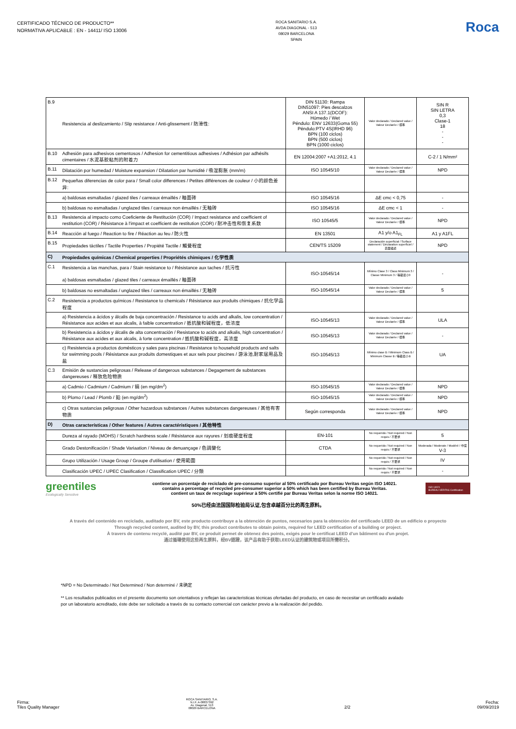CERTIFICADO TÉCNICO DE PRODUCTO**
NORMATIVA APLICABLE : EN - 14411/ ISO 13006
ROCA SANITARIO S.A.
AVDA DIAGONAL - 513
08029 BARCELONA
SPAIN
Roca
| B.9 | Resistencia al deslizamiento / Slip resistance / Anti-glissement / 防滑性: | DIN 51130: Rampa DIN51097: Pies descalzos ANSI A 137.1(DCOF): Húmedo / Wet Péndulo: ENV 12633(Goma 55) Péndulo:PTV 4S(IRHD 96) BPN (100 ciclos) BPN (500 ciclos) BPN (1000 ciclos) | Valor declarado / Declared value / Valeur Declarée / 標準 | SIN R SIN LETRA 0,3 Clase-1 18 - - - |
| B.10 | Adhesión para adhesivos cementosos / Adhesion for cementitious adhesives / Adhésion par adhésifs cimentaires / 水泥基胶粘剂的附着力 | EN 12004:2007 +A1:2012, 4.1 | | C-2 / 1 N/mm² |
| B.11 | Dilatación por humedad / Moisture expansion / Dilatation par humidité / 吸湿膨胀 (mm/m) | ISO 10545/10 | Valor declarado / Declared value / Valeur Declarée / 標準 | NPD |
| B.12 | Pequeñas diferencias de color para / Small color differences / Petites différences de couleur / 小的颜色差异: | | | |
| | a) baldosas esmaltadas / glazed tiles / carreaux émaillés / 釉面砖 | ISO 10545/16 | ΔE cmc < 0,75 | - |
| | b) baldosas no esmaltadas / unglazed tiles / carreaux non émaillés / 无釉砖 | ISO 10545/16 | ΔE cmc < 1 | - |
| B.13 | Resistencia al impacto como Coeficiente de Restitución (COR) / Impact resistance and coefficient of restitution (COR) / Résistance à l'impact et coefficient de restitution (COR) / 耐冲击性和恢复系数 | ISO 10545/5 | Valor declarado / Declared value / Valeur Declarée / 標準 | NPD |
| B.14 | Reacción al fuego / Reaction to fire / Réaction au feu / 防火性 | EN 13501 | A1 y/o A1<sub>FL</sub> | A1 y A1FL |
| B.15 | Propiedades táctiles / Tactile Properties / Propiété Tactile / 觸覺程度 | CEN/TS 15209 | Declaración superficial / Surface statement / Déclaration superficiel / 表面描述 | NPD |
| C) | Propiedades químicas / Chemical properties / Propriétés chimiques / 化学性质 | | | |
| C.1 | Resistencia a las manchas, para / Stain resistance to / Résistance aux taches / 抗污性 a) baldosas esmaltadas / glazed tiles / carreaux émaillés / 釉面砖 | ISO-10545/14 | Mínimo Clase 3 / Class Minimum 3 / Classe Minimum 3 / 等級最小3 | - |
| | b) baldosas no esmaltadas / unglazed tiles / carreaux non émaillés / 无釉砖 | ISO-10545/14 | Valor declarado / Declared value / Valeur Declarée / 標準 | 5 |
| C.2 | Resistencia a productos químicos / Resistance to chemicals / Résistance aux produits chimiques / 抗化学品程度 | | | |
| | a) Resistencia a ácidos y álcalis de baja concentración / Resistance to acids and alkalis, low concentration / Résistance aux acides et aux alcalis, à faible concentration / 抵抗酸和碱程度，低浓度 | ISO-10545/13 | Valor declarado / Declared value / Valeur Declarée / 標準 | ULA |
| | b) Resistencia a ácidos y álcalis de alta concentración / Resistance to acids and alkalis, high concentration / Résistance aux acides et aux alcalis, à forte concentration / 抵抗酸和碱程度，高浓度 | ISO-10545/13 | Valor declarado / Declared value / Valeur Declarée / 標準 | - |
| | c) Resistencia a productos domésticos y sales para piscinas / Resistance to household products and salts for swimming pools / Résistance aux produits domestiques et aux sels pour piscines / 游泳池,耐家居用品及盐 | ISO-10545/13 | Mínimo clase B / Minimum Class B / Minimum Classe B / 等級最小B | UA |
| C.3 | Emisión de sustancias peligrosas / Release of dangerous substances / Degagement de substances dangereuses / 释放危险物质 | | | |
| | a) Cadmio / Cadmium / Cadmium / 镉 (en mg/dm<sup>2</sup>) | ISO-10545/15 | Valor declarado / Declared value / Valeur Declarée / 標準 | NPD |
| | b) Plomo / Lead / Plomb / 鉛 (en mg/dm<sup>2</sup>) | ISO-10545/15 | Valor declarado / Declared value / Valeur Declarée / 標準 | NPD |
| | c) Otras sustancias peligrosas / Other hazardous substances / Autres substances dangereuses / 其他有害物质 | Según corresponda | Valor declarado / Declared value / Valeur Declarée / 標準 | NPD |
| D) | Otras características / Other features / Autres caractéristiques / 其他特性 | | | |
| | Dureza al rayado (MOHS) / Scratch hardness scale / Résistance aux rayures / 划痕硬度程度 | EN-101 | No requerido / Not required / Non requis / 不要求 | 5 |
| | Grado Destonificación / Shade Variaation / Niveau de denuançage / 色調變化 | CTDA | No requerido / Not required / Non requis / 不要求 | Moderada / Moderate / Modéré / 中度 V-3 |
| | Grupo Utilización / Usage Group / Groupe d'utilisation / 使用範圍 | | No requerido / Not required / Non requis / 不要求 | IV |
| | Clasificación UPEC / UPEC Clasification / Classification UPEC / 分類 | | No requerido / Not required / Non requis / 不要求 | - |
greentiles
Ecologically Sensitive
contiene un porcentaje de reciclado de pre-consumo superior al 50% certificado por Bureau Veritas según ISO 14021.
contains a percentage of recycled pre-consumer superior a 50% which has been certified by Bureau Veritas.
contient un taux de recyclage supérieur à 50% certifié par Bureau Veritas selon la norme ISO 14021.
ISO 14021
BUREAU VERITAS Certification
50%已经由法国国际检验局认证,包含卓越百分比的再生原料。
A través del contenido en reciclado, auditado por BV, este producto contribuye a la obtención de puntos, necesarios para la obtención del certificado LEED de un edificio o proyecto
Through recycled content, audited by BV, this product contributes to obtain points, required for LEED certification of a building or project.
À travers de contenu recyclé, audité par BV, ce produit permet de obtenez des points, exigés pour le certificat LEED d'un bâtiment ou d'un projet.
通过循環使用这些再生原料，经BV認證，该产品有助于获取LEED认证的建筑物或项目所需积分。
*NPD = No Determinado / Not Determined / Non determiné / 未确定
** Los resultados publicados en el presente documento son orientativos y reflejan las caracteristicas técnicas ofertadas del producto, en caso de necesitar un certificado avalado
por un laboratorio acreditado, éste debe ser solicitado a través de su contacto comercial con carácter previo a la realización del pedido.
Firma:
Tiles Quality Manager
ROCA SANITARIO, S.A.
N.I.F. A-08837392
Av. Diagonal, 513
08029 BARCELONA
2/2
Fecha:
09/09/2019